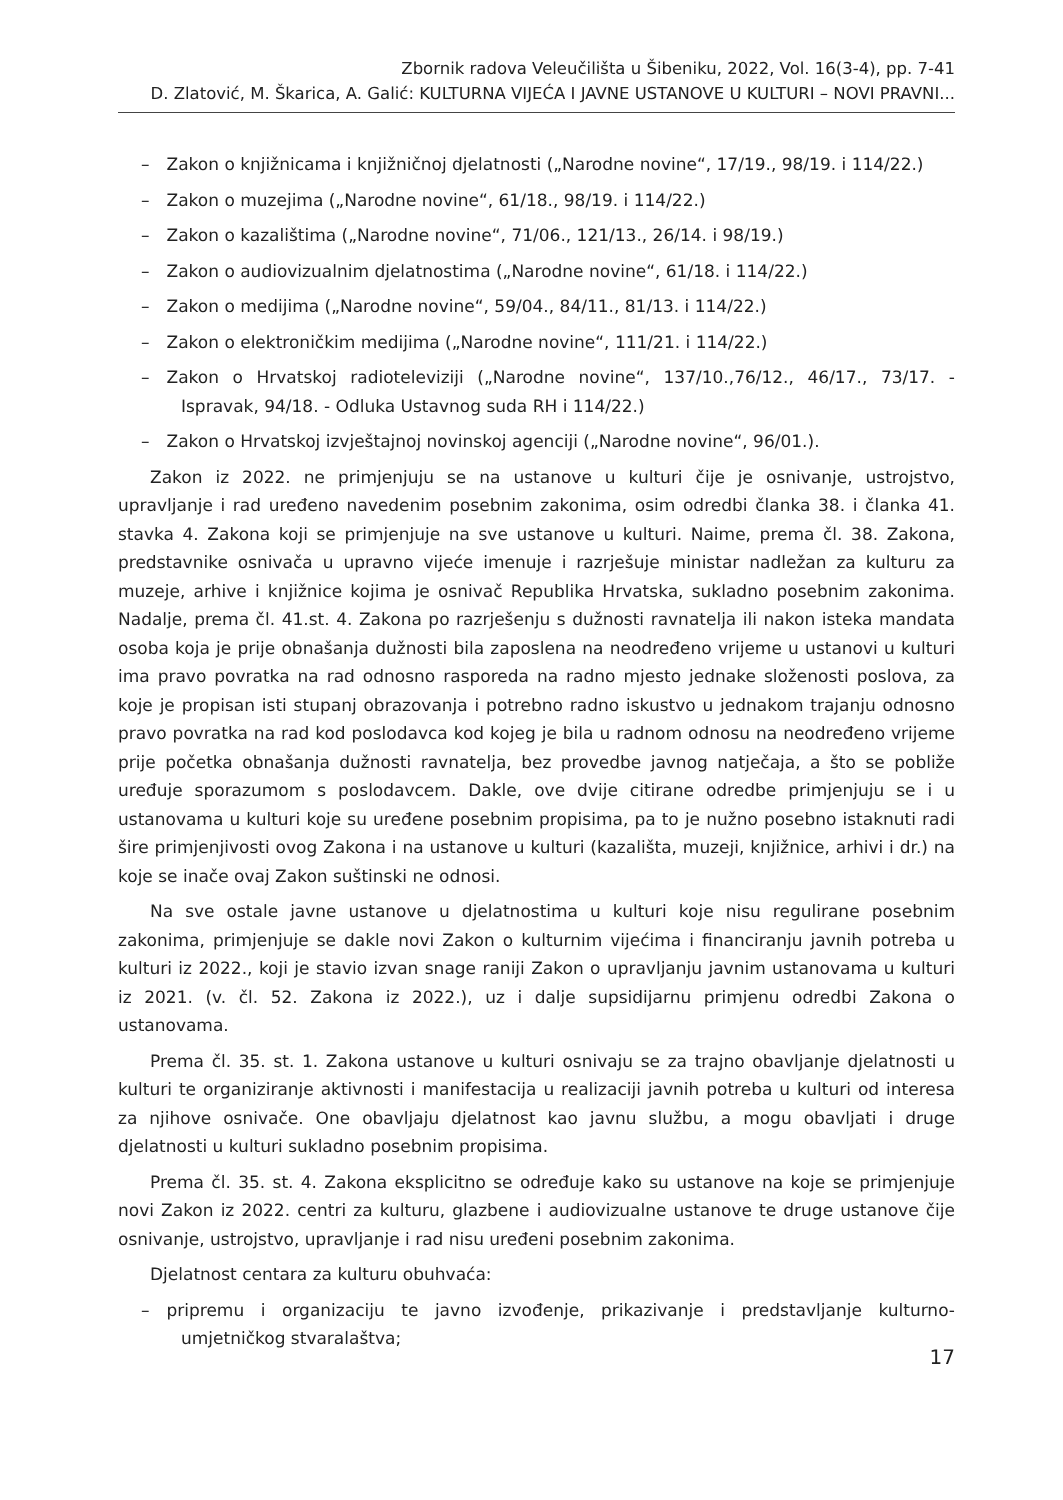Zbornik radova Veleučilišta u Šibeniku, 2022, Vol. 16(3-4), pp. 7-41
D. Zlatović, M. Škarica, A. Galić: KULTURNA VIJEĆA I JAVNE USTANOVE U KULTURI – NOVI PRAVNI...
– Zakon o knjižnicama i knjižničnoj djelatnosti („Narodne novine“, 17/19., 98/19. i 114/22.)
– Zakon o muzejima („Narodne novine“, 61/18., 98/19. i 114/22.)
– Zakon o kazalištima („Narodne novine“, 71/06., 121/13., 26/14. i 98/19.)
– Zakon o audiovizualnim djelatnostima („Narodne novine“, 61/18. i 114/22.)
– Zakon o medijima („Narodne novine“, 59/04., 84/11., 81/13. i 114/22.)
– Zakon o elektroničkim medijima („Narodne novine“, 111/21. i 114/22.)
– Zakon o Hrvatskoj radioteleviziji („Narodne novine“, 137/10.,76/12., 46/17., 73/17. - Ispravak, 94/18. - Odluka Ustavnog suda RH i 114/22.)
– Zakon o Hrvatskoj izvještajnoj novinskoj agenciji („Narodne novine“, 96/01.).
Zakon iz 2022. ne primjenjuju se na ustanove u kulturi čije je osnivanje, ustrojstvo, upravljanje i rad uređeno navedenim posebnim zakonima, osim odredbi članka 38. i članka 41. stavka 4. Zakona koji se primjenjuje na sve ustanove u kulturi. Naime, prema čl. 38. Zakona, predstavnike osnivača u upravno vijeće imenuje i razrješuje ministar nadležan za kulturu za muzeje, arhive i knjižnice kojima je osnivač Republika Hrvatska, sukladno posebnim zakonima. Nadalje, prema čl. 41.st. 4. Zakona po razrješenju s dužnosti ravnatelja ili nakon isteka mandata osoba koja je prije obnašanja dužnosti bila zaposlena na neodređeno vrijeme u ustanovi u kulturi ima pravo povratka na rad odnosno rasporeda na radno mjesto jednake složenosti poslova, za koje je propisan isti stupanj obrazovanja i potrebno radno iskustvo u jednakom trajanju odnosno pravo povratka na rad kod poslodavca kod kojeg je bila u radnom odnosu na neodređeno vrijeme prije početka obnašanja dužnosti ravnatelja, bez provedbe javnog natječaja, a što se pobliže uređuje sporazumom s poslodavcem. Dakle, ove dvije citirane odredbe primjenjuju se i u ustanovama u kulturi koje su uređene posebnim propisima, pa to je nužno posebno istaknuti radi šire primjenjivosti ovog Zakona i na ustanove u kulturi (kazališta, muzeji, knjižnice, arhivi i dr.) na koje se inače ovaj Zakon suštinski ne odnosi.
Na sve ostale javne ustanove u djelatnostima u kulturi koje nisu regulirane posebnim zakonima, primjenjuje se dakle novi Zakon o kulturnim vijećima i financiranju javnih potreba u kulturi iz 2022., koji je stavio izvan snage raniji Zakon o upravljanju javnim ustanovama u kulturi iz 2021. (v. čl. 52. Zakona iz 2022.), uz i dalje supsidijarnu primjenu odredbi Zakona o ustanovama.
Prema čl. 35. st. 1. Zakona ustanove u kulturi osnivaju se za trajno obavljanje djelatnosti u kulturi te organiziranje aktivnosti i manifestacija u realizaciji javnih potreba u kulturi od interesa za njihove osnivače. One obavljaju djelatnost kao javnu službu, a mogu obavljati i druge djelatnosti u kulturi sukladno posebnim propisima.
Prema čl. 35. st. 4. Zakona eksplicitno se određuje kako su ustanove na koje se primjenjuje novi Zakon iz 2022. centri za kulturu, glazbene i audiovizualne ustanove te druge ustanove čije osnivanje, ustrojstvo, upravljanje i rad nisu uređeni posebnim zakonima.
Djelatnost centara za kulturu obuhvaća:
– pripremu i organizaciju te javno izvođenje, prikazivanje i predstavljanje kulturno-umjetničkog stvaralaštva;
17